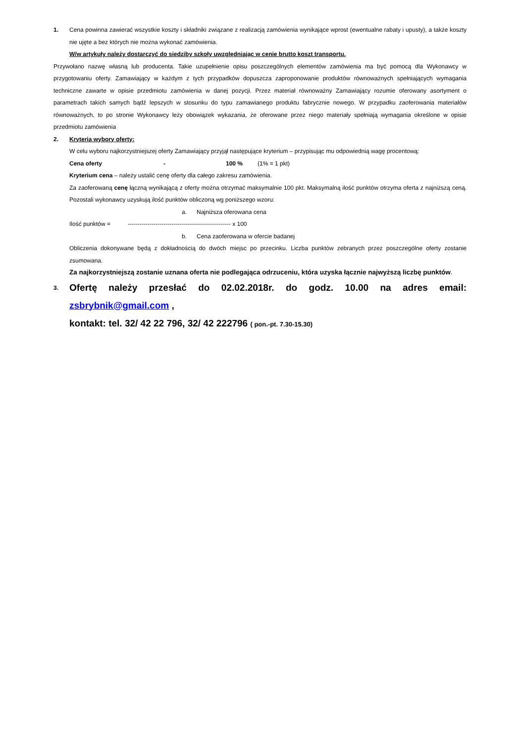1. Cena powinna zawierać wszystkie koszty i składniki związane z realizacją zamówienia wynikające wprost (ewentualne rabaty i upusty), a także koszty nie ujęte a bez których nie można wykonać zamówienia.
W/w artykuły należy dostarczyć do siedziby szkoły uwzględniając w cenie brutto koszt transportu.
Przywołano nazwę własną lub producenta. Takie uzupełnienie opisu poszczególnych elementów zamówienia ma być pomocą dla Wykonawcy w przygotowaniu oferty. Zamawiający w każdym z tych przypadków dopuszcza zaproponowanie produktów równoważnych spełniających wymagania techniczne zawarte w opisie przedmiotu zamówienia w danej pozycji. Przez materiał równoważny Zamawiający rozumie oferowany asortyment o parametrach takich samych bądź lepszych w stosunku do typu zamawianego produktu fabrycznie nowego. W przypadku zaoferowania materiałów równoważnych, to po stronie Wykonawcy leży obowiązek wykazania, że oferowane przez niego materiały spełniają wymagania określone w opisie przedmiotu zamówienia
2. Kryteria wybory oferty:
W celu wyboru najkorzystniejszej oferty Zamawiający przyjął następujące kryterium – przypisując mu odpowiednią wagę procentową:
Cena oferty - 100 % (1% = 1 pkt)
Kryterium cena – należy ustalić cenę oferty dla całego zakresu zamówienia.
Za zaoferowaną cenę łączną wynikającą z oferty można otrzymać maksymalnie 100 pkt. Maksymalną ilość punktów otrzyma oferta z najniższą ceną. Pozostali wykonawcy uzyskują ilość punktów obliczoną wg poniższego wzoru:
a. Najniższa oferowana cena
Ilość punktów = ---------------------------------------------------- x 100
b. Cena zaoferowana w ofercie badanej
Obliczenia dokonywane będą z dokładnością do dwóch miejsc po przecinku. Liczba punktów zebranych przez poszczególne oferty zostanie zsumowana.
Za najkorzystniejszą zostanie uznana oferta nie podlegająca odrzuceniu, która uzyska łącznie najwyższą liczbę punktów.
3.
Ofertę należy przesłać do 02.02.2018r. do godz. 10.00 na adres email: zsbrybnik@gmail.com ,
kontakt: tel. 32/ 42 22 796, 32/ 42 222796 ( pon.-pt. 7.30-15.30)